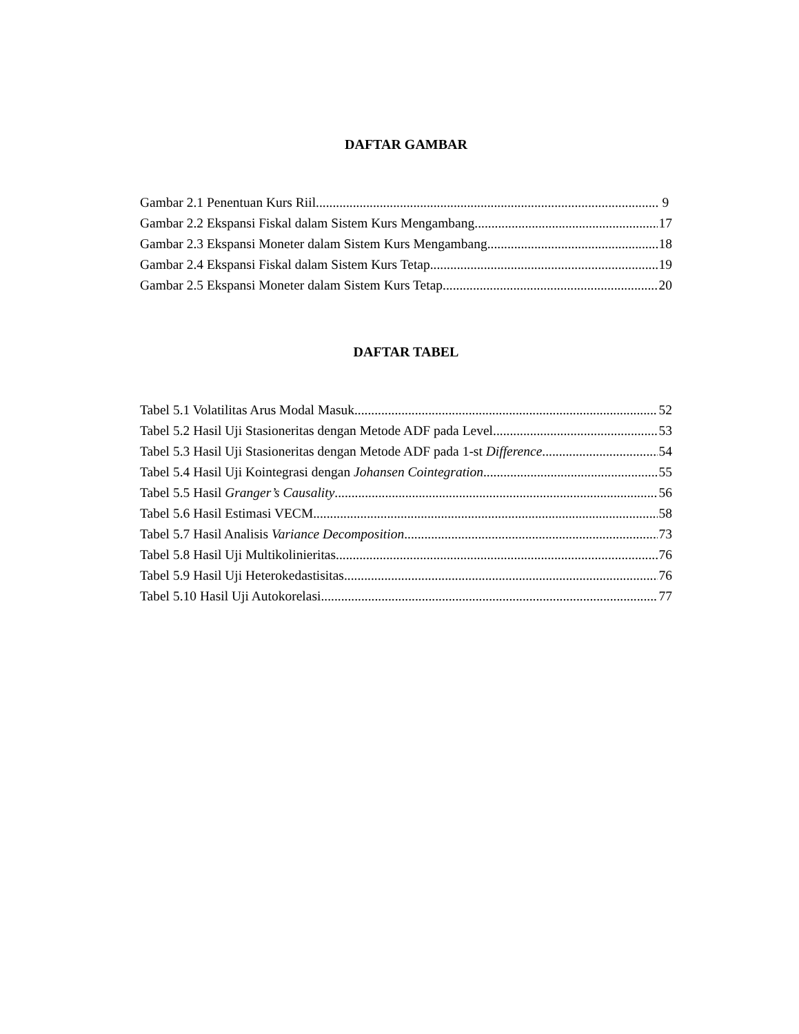DAFTAR GAMBAR
Gambar 2.1 Penentuan Kurs Riil 9
Gambar 2.2 Ekspansi Fiskal dalam Sistem Kurs Mengambang 17
Gambar 2.3 Ekspansi Moneter dalam Sistem Kurs Mengambang 18
Gambar 2.4 Ekspansi Fiskal dalam Sistem Kurs Tetap 19
Gambar 2.5 Ekspansi Moneter dalam Sistem Kurs Tetap 20
DAFTAR TABEL
Tabel 5.1 Volatilitas Arus Modal Masuk 52
Tabel 5.2 Hasil Uji Stasioneritas dengan Metode ADF pada Level 53
Tabel 5.3 Hasil Uji Stasioneritas dengan Metode ADF pada 1-st Difference 54
Tabel 5.4 Hasil Uji Kointegrasi dengan Johansen Cointegration 55
Tabel 5.5 Hasil Granger’s Causality 56
Tabel 5.6 Hasil Estimasi VECM 58
Tabel 5.7 Hasil Analisis Variance Decomposition 73
Tabel 5.8 Hasil Uji Multikolinieritas 76
Tabel 5.9 Hasil Uji Heterokedastisitas 76
Tabel 5.10 Hasil Uji Autokorelasi 77